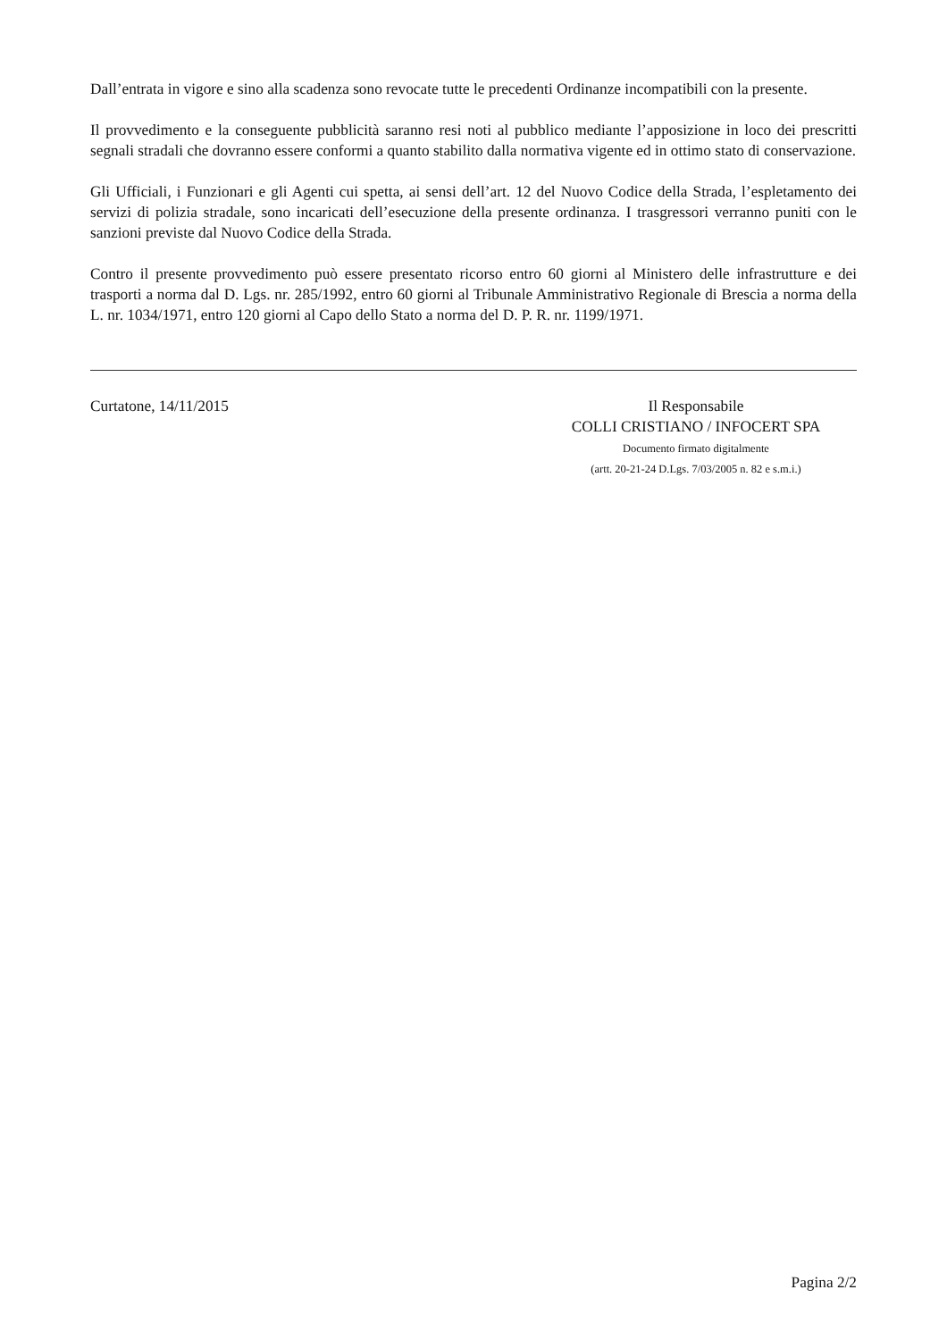Dall’entrata in vigore e sino alla scadenza sono revocate tutte le precedenti Ordinanze incompatibili con la presente.
Il provvedimento e la conseguente pubblicità saranno resi noti al pubblico mediante l’apposizione in loco dei prescritti segnali stradali che dovranno essere conformi a quanto stabilito dalla normativa vigente ed in ottimo stato di conservazione.
Gli Ufficiali, i Funzionari e gli Agenti cui spetta, ai sensi dell’art. 12 del Nuovo Codice della Strada, l’espletamento dei servizi di polizia stradale, sono incaricati dell’esecuzione della presente ordinanza. I trasgressori verranno puniti con le sanzioni previste dal Nuovo Codice della Strada.
Contro il presente provvedimento può essere presentato ricorso entro 60 giorni al Ministero delle infrastrutture e dei trasporti a norma dal D. Lgs. nr. 285/1992, entro 60 giorni al Tribunale Amministrativo Regionale di Brescia a norma della L. nr. 1034/1971, entro 120 giorni al Capo dello Stato a norma del D. P. R. nr. 1199/1971.
Curtatone, 14/11/2015 Il Responsabile
COLLI CRISTIANO / INFOCERT SPA
Documento firmato digitalmente
(artt. 20-21-24 D.Lgs. 7/03/2005 n. 82 e s.m.i.)
Pagina 2/2